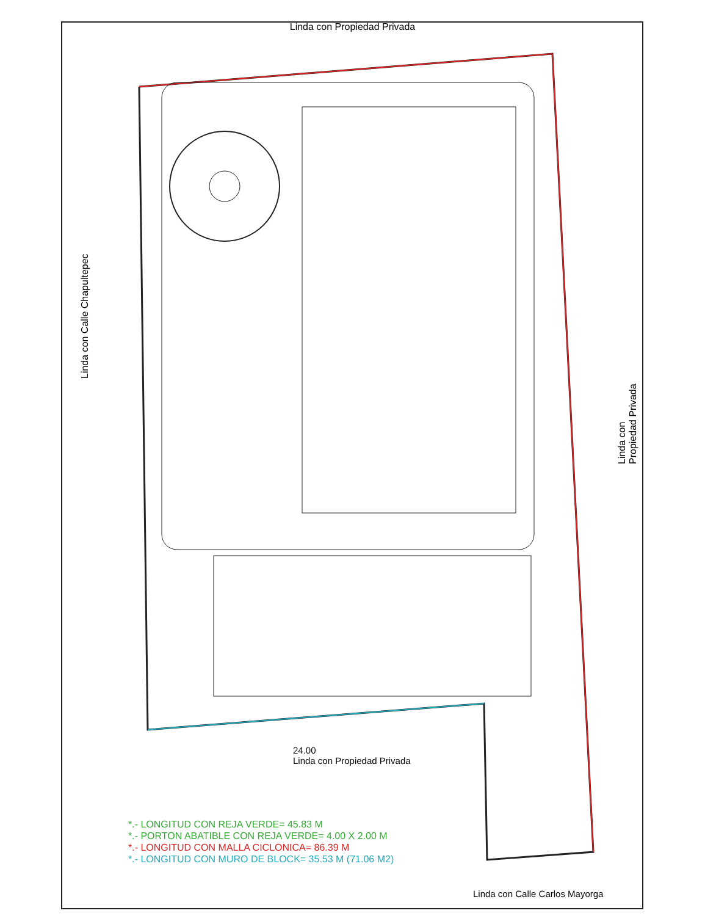Linda con Propiedad Privada
Linda con Calle Chapultepec
Linda con Propiedad Privada
24.00
Linda con Propiedad Privada
Linda con Calle Carlos Mayorga
*.- LONGITUD CON REJA VERDE= 45.83 M
*.- PORTON ABATIBLE CON REJA VERDE= 4.00 X 2.00 M
*.- LONGITUD CON MALLA CICLONICA= 86.39 M
*.- LONGITUD CON MURO DE BLOCK= 35.53 M (71.06 M2)